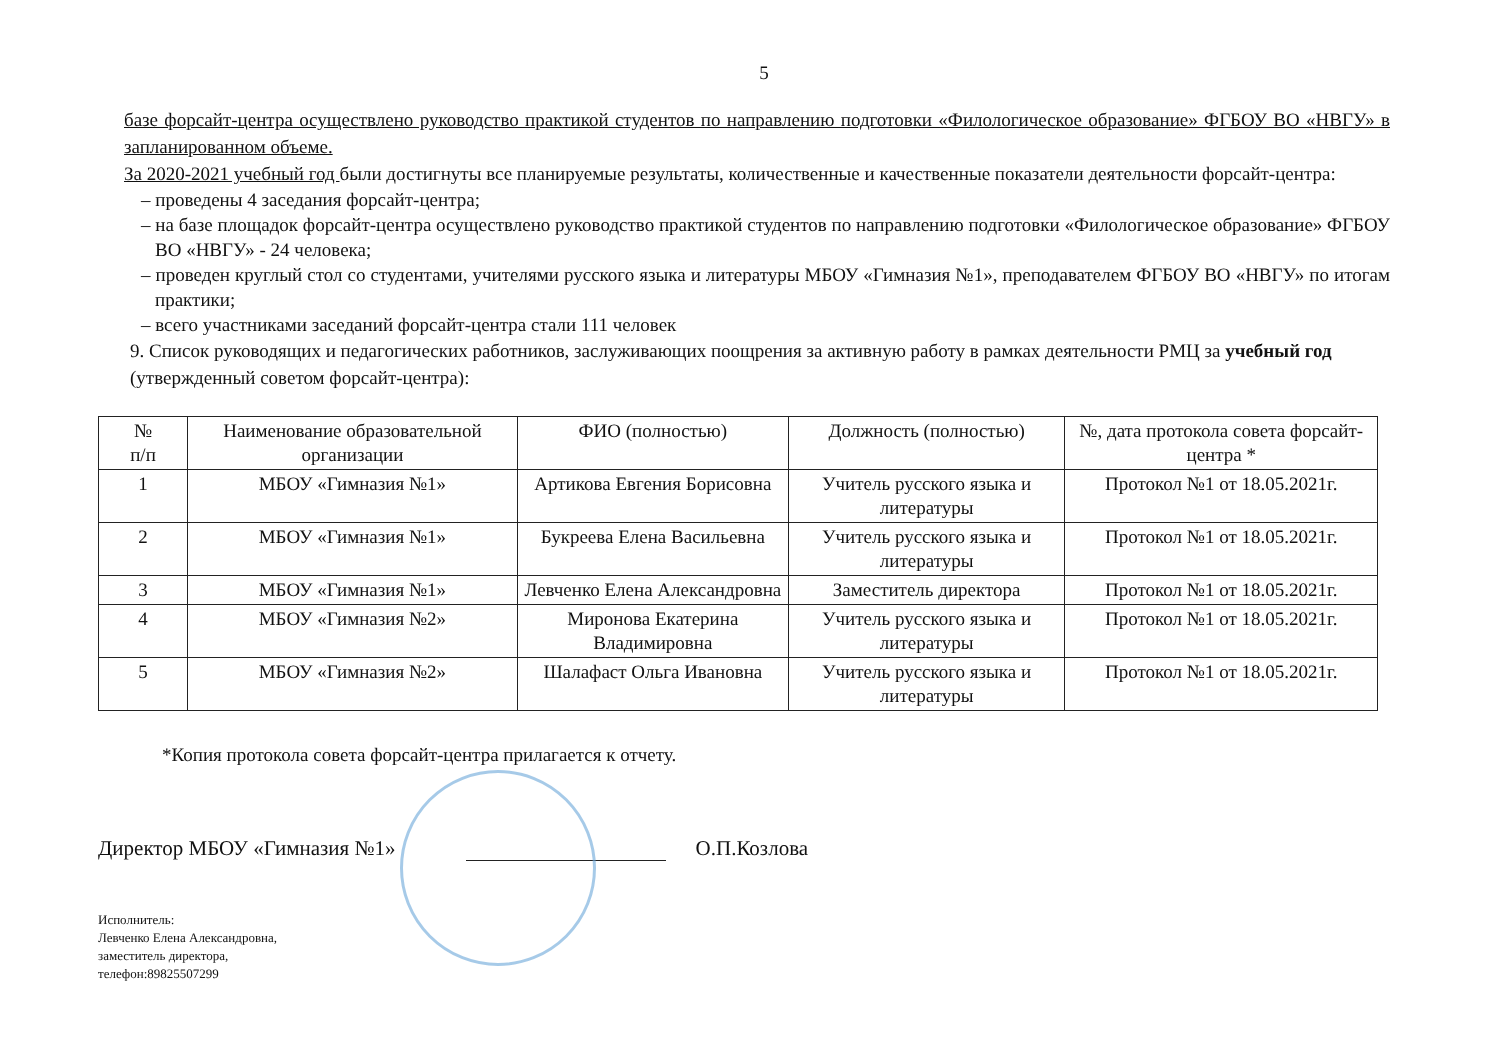5
базе форсайт-центра осуществлено руководство практикой студентов по направлению подготовки «Филологическое образование» ФГБОУ ВО «НВГУ» в запланированном объеме.
За 2020-2021 учебный год были достигнуты все планируемые результаты, количественные и качественные показатели деятельности форсайт-центра:
– проведены 4 заседания форсайт-центра;
– на базе площадок форсайт-центра осуществлено руководство практикой студентов по направлению подготовки «Филологическое образование» ФГБОУ ВО «НВГУ» - 24 человека;
– проведен круглый стол со студентами, учителями русского языка и литературы МБОУ «Гимназия №1», преподавателем ФГБОУ ВО «НВГУ» по итогам практики;
– всего участниками заседаний форсайт-центра стали 111 человек
9. Список руководящих и педагогических работников, заслуживающих поощрения за активную работу в рамках деятельности РМЦ за учебный год (утвержденный советом форсайт-центра):
| № п/п | Наименование образовательной организации | ФИО (полностью) | Должность (полностью) | №, дата протокола совета форсайт-центра * |
| --- | --- | --- | --- | --- |
| 1 | МБОУ «Гимназия №1» | Артикова Евгения Борисовна | Учитель русского языка и литературы | Протокол №1 от 18.05.2021г. |
| 2 | МБОУ «Гимназия №1» | Букреева Елена Васильевна | Учитель русского языка и литературы | Протокол №1 от 18.05.2021г. |
| 3 | МБОУ «Гимназия №1» | Левченко Елена Александровна | Заместитель директора | Протокол №1 от 18.05.2021г. |
| 4 | МБОУ «Гимназия №2» | Миронова Екатерина Владимировна | Учитель русского языка и литературы | Протокол №1 от 18.05.2021г. |
| 5 | МБОУ «Гимназия №2» | Шалафаст Ольга Ивановна | Учитель русского языка и литературы | Протокол №1 от 18.05.2021г. |
*Копия протокола совета форсайт-центра прилагается к отчету.
Директор МБОУ «Гимназия №1» О.П.Козлова
Исполнитель:
Левченко Елена Александровна,
заместитель директора,
телефон:89825507299